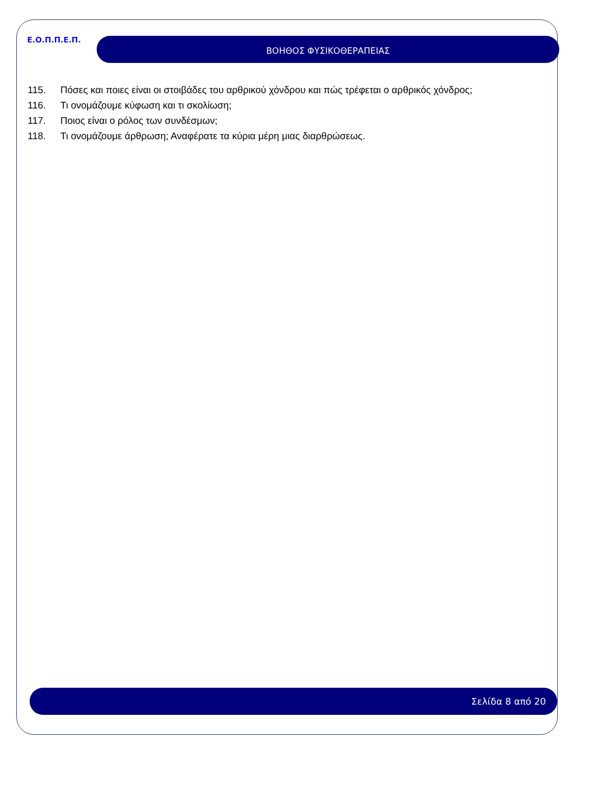Ε.Ο.Π.Π.Ε.Π.
ΒΟΗΘΟΣ ΦΥΣΙΚΟΘΕΡΑΠΕΙΑΣ
115. Πόσες και ποιες είναι οι στοιβάδες του αρθρικού χόνδρου και πώς τρέφεται ο αρθρικός χόνδρος;
116. Τι ονομάζουμε κύφωση και τι σκολίωση;
117. Ποιος είναι ο ρόλος των συνδέσμων;
118. Τι ονομάζουμε άρθρωση; Αναφέρατε τα κύρια μέρη μιας διαρθρώσεως.
Σελίδα 8 από 20